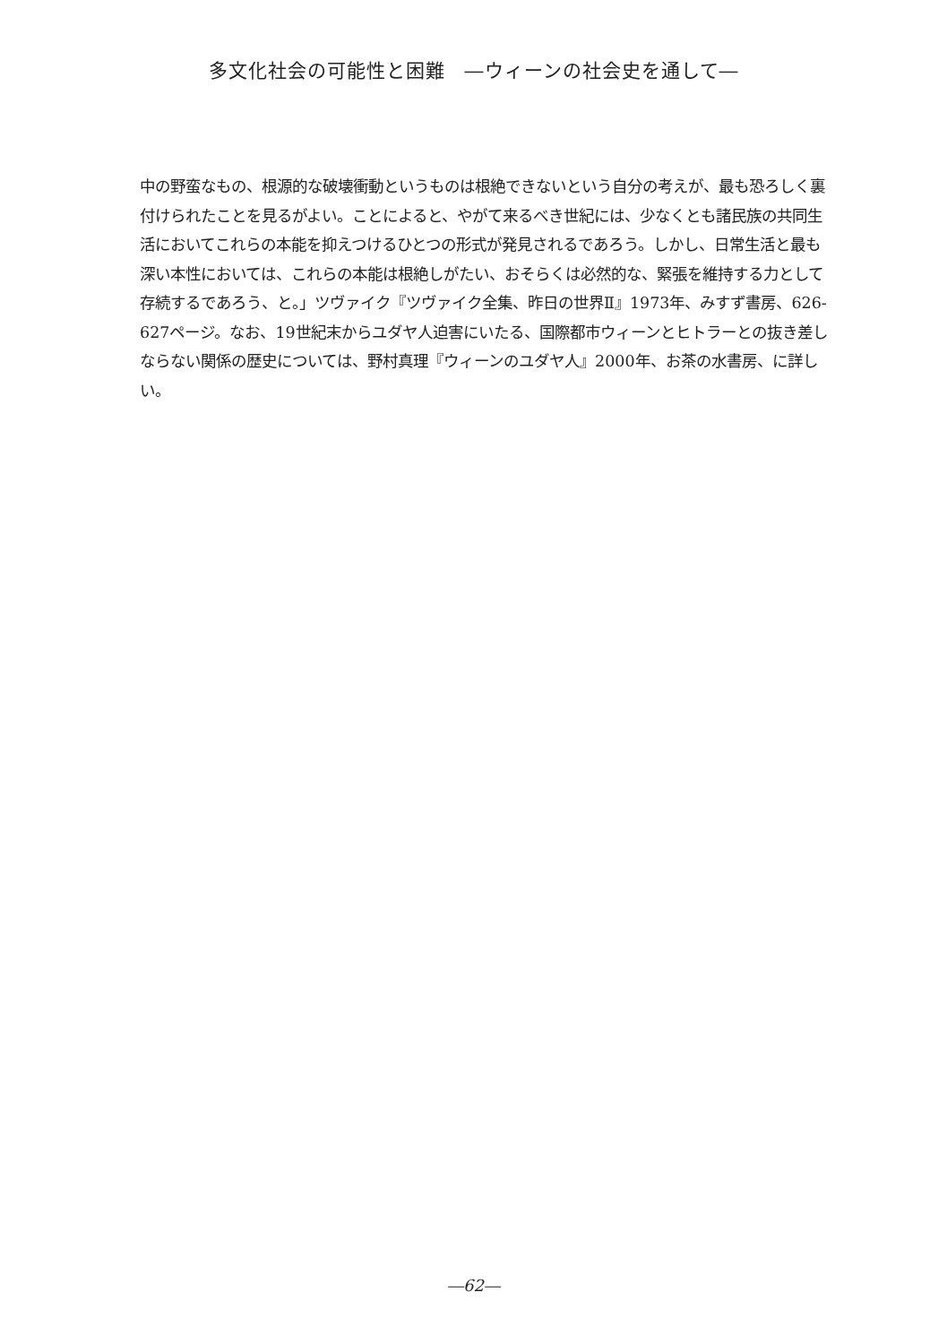多文化社会の可能性と困難　―ウィーンの社会史を通して―
中の野蛮なもの、根源的な破壊衝動というものは根絶できないという自分の考えが、最も恐ろしく裏付けられたことを見るがよい。ことによると、やがて来るべき世紀には、少なくとも諸民族の共同生活においてこれらの本能を抑えつけるひとつの形式が発見されるであろう。しかし、日常生活と最も深い本性においては、これらの本能は根絶しがたい、おそらくは必然的な、緊張を維持する力として存続するであろう、と。」ツヴァイク『ツヴァイク全集、昨日の世界Ⅱ』1973年、みすず書房、626-627ページ。なお、19世紀末からユダヤ人迫害にいたる、国際都市ウィーンとヒトラーとの抜き差しならない関係の歴史については、野村真理『ウィーンのユダヤ人』2000年、お茶の水書房、に詳しい。
―62―